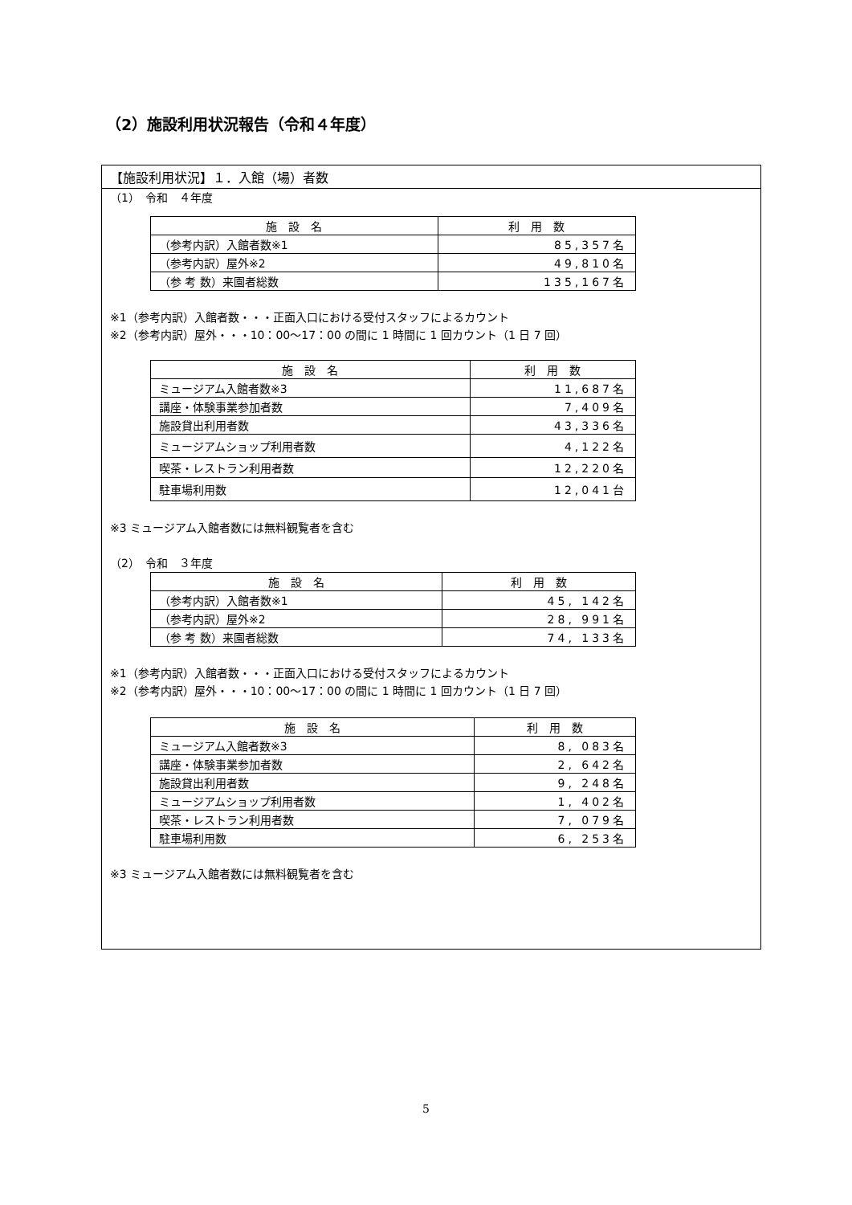（2）施設利用状況報告（令和４年度）
【施設利用状況】１．入館（場）者数
（1）　令和　４年度
| 施 設 名 | 利 用 数 |
| --- | --- |
| （参考内訳）入館者数※1 | 85,357名 |
| （参考内訳）屋外※2 | 49,810名 |
| （参 考 数）来園者総数 | 135,167名 |
※1（参考内訳）入館者数・・・正面入口における受付スタッフによるカウント
※2（参考内訳）屋外・・・10：00〜17：00 の間に 1 時間に 1 回カウント（1 日 7 回）
| 施 設 名 | 利 用 数 |
| --- | --- |
| ミュージアム入館者数※3 | 11,687名 |
| 講座・体験事業参加者数 | 7,409名 |
| 施設貸出利用者数 | 43,336名 |
| ミュージアムショップ利用者数 | 4,122名 |
| 喫茶・レストラン利用者数 | 12,220名 |
| 駐車場利用数 | 12,041台 |
※3 ミュージアム入館者数には無料観覧者を含む
（2）　令和　３年度
| 施 設 名 | 利 用 数 |
| --- | --- |
| （参考内訳）入館者数※1 | 45, 142名 |
| （参考内訳）屋外※2 | 28, 991名 |
| （参 考 数）来園者総数 | 74, 133名 |
※1（参考内訳）入館者数・・・正面入口における受付スタッフによるカウント
※2（参考内訳）屋外・・・10：00〜17：00 の間に 1 時間に 1 回カウント（1 日 7 回）
| 施 設 名 | 利 用 数 |
| --- | --- |
| ミュージアム入館者数※3 | 8, 083名 |
| 講座・体験事業参加者数 | 2, 642名 |
| 施設貸出利用者数 | 9, 248名 |
| ミュージアムショップ利用者数 | 1, 402名 |
| 喫茶・レストラン利用者数 | 7, 079名 |
| 駐車場利用数 | 6, 253名 |
※3 ミュージアム入館者数には無料観覧者を含む
5